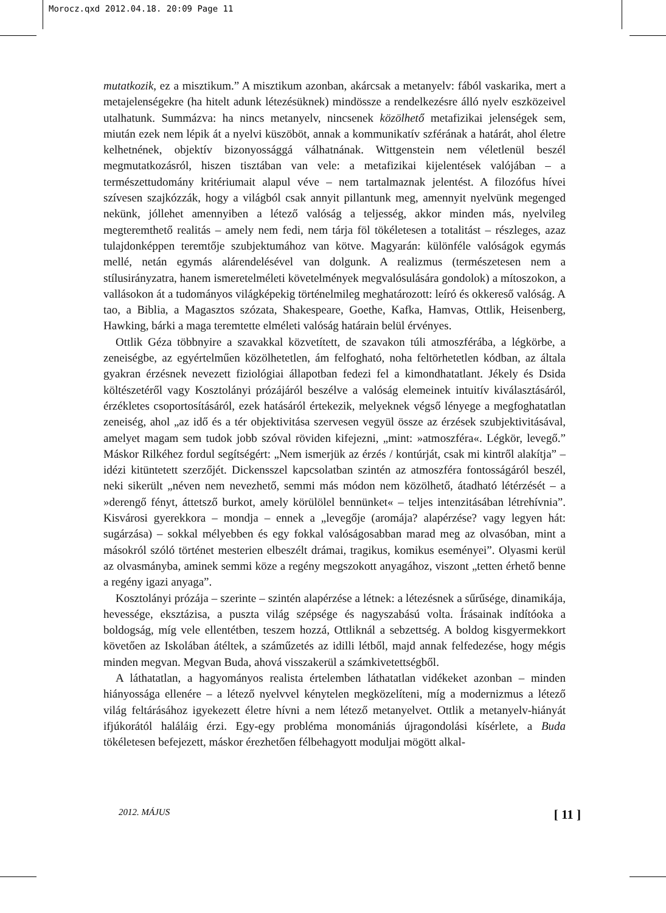Morocz.qxd 2012.04.18. 20:09 Page 11
mutatkozik, ez a misztikum.” A misztikum azonban, akárcsak a metanyelv: fából vaskarika, mert a metajelenségekre (ha hitelt adunk létezésüknek) mindössze a rendelkezésre álló nyelv eszközeivel utalhatunk. Summázva: ha nincs metanyelv, nincsenek közölhető metafizikai jelenségek sem, miután ezek nem lépik át a nyelvi küszöböt, annak a kommunikatív szférának a határát, ahol életre kelhetnének, objektív bizonyossággá válhatnának. Wittgenstein nem véletlenül beszél megmutatkozásról, hiszen tisztában van vele: a metafizikai kijelentések valójában – a természettudomány kritériumait alapul véve – nem tartalmaznak jelentést. A filozófus hívei szívesen szajkózzák, hogy a világból csak annyit pillantunk meg, amennyit nyelvünk megenged nekünk, jóllehet amennyiben a létező valóság a teljesség, akkor minden más, nyelvileg megteremthető realitás – amely nem fedi, nem tárja föl tökéletesen a totalitást – részleges, azaz tulajdonképpen teremtője szubjektumához van kötve. Magyarán: különféle valóságok egymás mellé, netán egymás alárendelésével van dolgunk. A realizmus (természetesen nem a stílusirányzatra, hanem ismeretelméleti követelmények megvalósulására gondolok) a mítoszokon, a vallásokon át a tudományos világképekig történelmileg meghatározott: leíró és okkereső valóság. A tao, a Biblia, a Magasztos szózata, Shakespeare, Goethe, Kafka, Hamvas, Ottlik, Heisenberg, Hawking, bárki a maga teremtette elméleti valóság határain belül érvényes.
Ottlik Géza többnyire a szavakkal közvetített, de szavakon túli atmoszférába, a légkörbe, a zeneiségbe, az egyértelműen közölhetetlen, ám felfogható, noha feltörhetetlen kódban, az általa gyakran érzésnek nevezett fiziológiai állapotban fedezi fel a kimondhatatlant. Jékely és Dsida költészetéről vagy Kosztolányi prózájáról beszélve a valóság elemeinek intuitív kiválasztásáról, érzékletes csoportosításáról, ezek hatásáról értekezik, melyeknek végső lényege a megfoghatatlan zeneiség, ahol „az idő és a tér objektivitása szervesen vegyül össze az érzések szubjektivitásával, amelyet magam sem tudok jobb szóval röviden kifejezni, „mint: »atmoszféra«. Légkör, levegő.” Máskor Rilkéhez fordul segítségért: „Nem ismerjük az érzés / kontúrját, csak mi kintről alakítja” – idézi kitüntetett szerzőjét. Dickensszel kapcsolatban szintén az atmoszféra fontosságáról beszél, neki sikerült „néven nem nevezhető, semmi más módon nem közölhető, átadható létérzését – a »derengő fényt, áttetsző burkot, amely körülölel bennünket« – teljes intenzitásában létrehívnia”. Kisvárosi gyerekkora – mondja – ennek a „levegője (aromája? alapérzése? vagy legyen hát: sugárzása) – sokkal mélyebben és egy fokkal valóságosabban marad meg az olvasóban, mint a másokról szóló történet mesterien elbeszélt drámai, tragikus, komikus eseményei”. Olyasmi kerül az olvasmányba, aminek semmi köze a regény megszokott anyagához, viszont „tetten érhető benne a regény igazi anyaga”.
Kosztolányi prózája – szerinte – szintén alapérzése a létnek: a létezésnek a sűrűsége, dinamikája, hevessége, eksztázisa, a puszta világ szépsége és nagyszabású volta. Írásainak indítóoka a boldogság, míg vele ellentétben, teszem hozzá, Ottliknál a sebzettség. A boldog kisgyermekkort követően az Iskolában átéltek, a száműzetés az idilli létből, majd annak felfedezése, hogy mégis minden megvan. Megvan Buda, ahová visszakerül a számkivetettségből.
A láthatatlan, a hagyományos realista értelemben láthatatlan vidékeket azonban – minden hiányossága ellenére – a létező nyelvvel kénytelen megközelíteni, míg a modernizmus a létező világ feltárásához igyekezett életre hívni a nem létező metanyelvet. Ottlik a metanyelv-hiányát ifjúkorától haláláig érzi. Egy-egy probléma monomániás újragondolási kísérlete, a Buda tökéletesen befejezett, máskor érezhetően félbehagyott moduljai mögött alkal-
2012. MÁJUS [ 11 ]